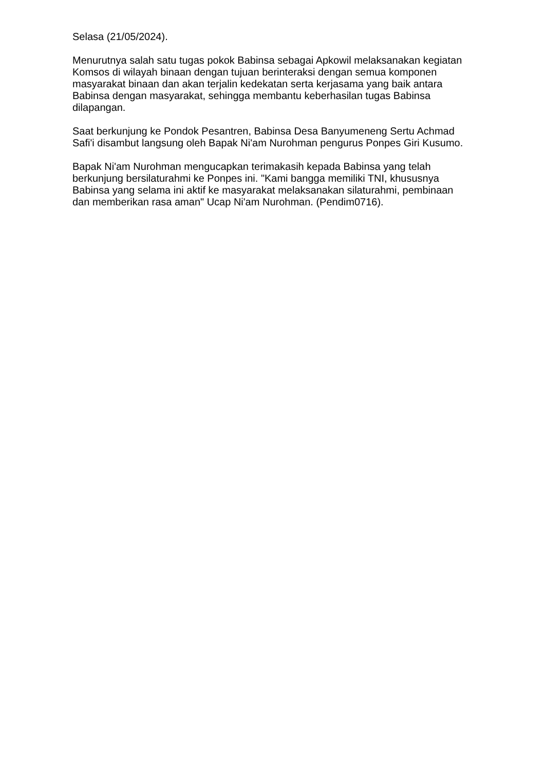Selasa (21/05/2024).
Menurutnya salah satu tugas pokok Babinsa sebagai Apkowil melaksanakan kegiatan Komsos di wilayah binaan dengan tujuan berinteraksi dengan semua komponen masyarakat binaan dan akan terjalin kedekatan serta kerjasama yang baik antara Babinsa dengan masyarakat, sehingga membantu keberhasilan tugas Babinsa dilapangan.
Saat berkunjung ke Pondok Pesantren, Babinsa Desa Banyumeneng Sertu Achmad Safi'i disambut langsung oleh Bapak Ni'am Nurohman pengurus Ponpes Giri Kusumo.
Bapak Ni'am Nurohman mengucapkan terimakasih kepada Babinsa yang telah berkunjung bersilaturahmi ke Ponpes ini. "Kami bangga memiliki TNI, khususnya Babinsa yang selama ini aktif ke masyarakat melaksanakan silaturahmi, pembinaan dan memberikan rasa aman" Ucap Ni'am Nurohman. (Pendim0716).